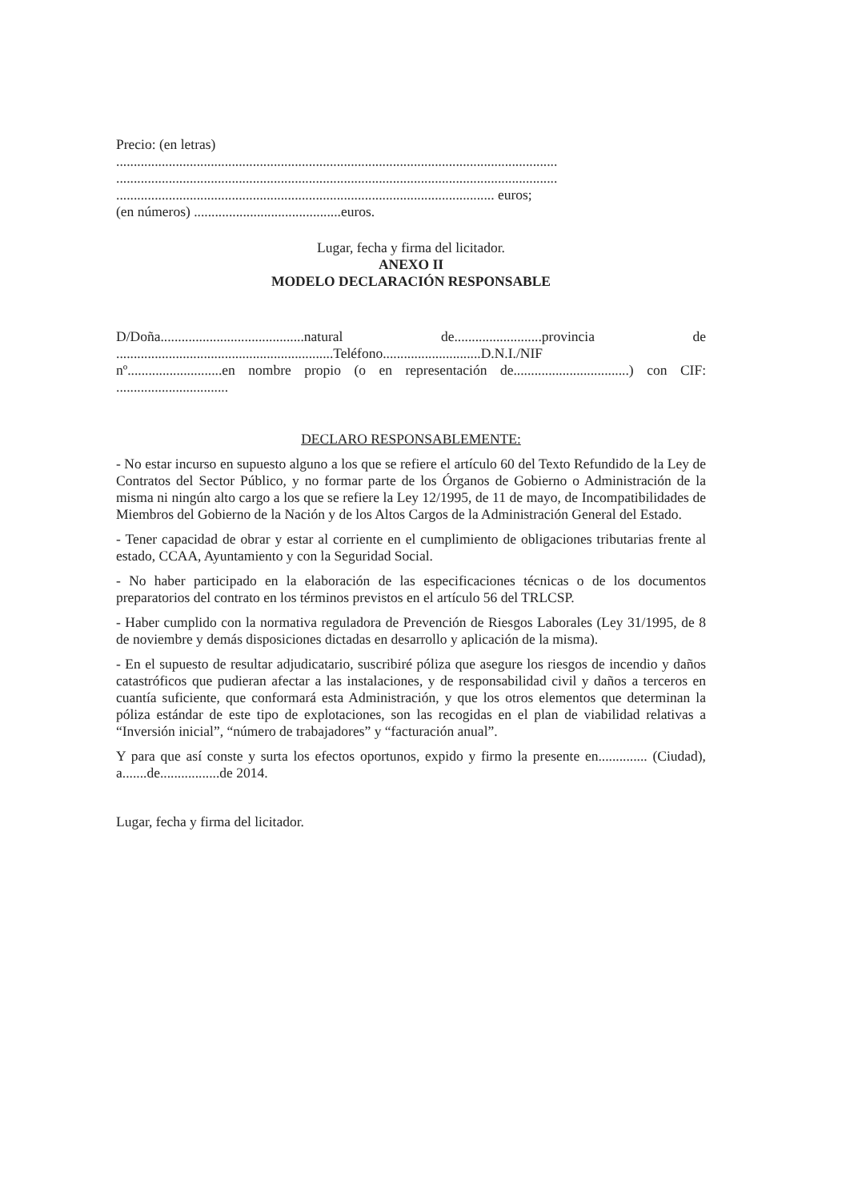Precio: (en letras)
..............................................................................................................................
..............................................................................................................................
............................................................................................................ euros;
(en números) ..........................................euros.
Lugar, fecha y firma del licitador.
ANEXO II
MODELO DECLARACIÓN RESPONSABLE
D/Doña.........................................natural de.........................provincia de
..............................................................Teléfono............................D.N.I./NIF
nº...........................en nombre propio (o en representación de.................................) con CIF:
................................
DECLARO RESPONSABLEMENTE:
- No estar incurso en supuesto alguno a los que se refiere el artículo 60 del Texto Refundido de la Ley de Contratos del Sector Público, y no formar parte de los Órganos de Gobierno o Administración de la misma ni ningún alto cargo a los que se refiere la Ley 12/1995, de 11 de mayo, de Incompatibilidades de Miembros del Gobierno de la Nación y de los Altos Cargos de la Administración General del Estado.
- Tener capacidad de obrar y estar al corriente en el cumplimiento de obligaciones tributarias frente al estado, CCAA, Ayuntamiento y con la Seguridad Social.
- No haber participado en la elaboración de las especificaciones técnicas o de los documentos preparatorios del contrato en los términos previstos en el artículo 56 del TRLCSP.
- Haber cumplido con la normativa reguladora de Prevención de Riesgos Laborales (Ley 31/1995, de 8 de noviembre y demás disposiciones dictadas en desarrollo y aplicación de la misma).
- En el supuesto de resultar adjudicatario, suscribiré póliza que asegure los riesgos de incendio y daños catastróficos que pudieran afectar a las instalaciones, y de responsabilidad civil y daños a terceros en cuantía suficiente, que conformará esta Administración, y que los otros elementos que determinan la póliza estándar de este tipo de explotaciones, son las recogidas en el plan de viabilidad relativas a “Inversión inicial”, “número de trabajadores” y “facturación anual”.
Y para que así conste y surta los efectos oportunos, expido y firmo la presente en.............. (Ciudad), a.......de.................de 2014.
Lugar, fecha y firma del licitador.